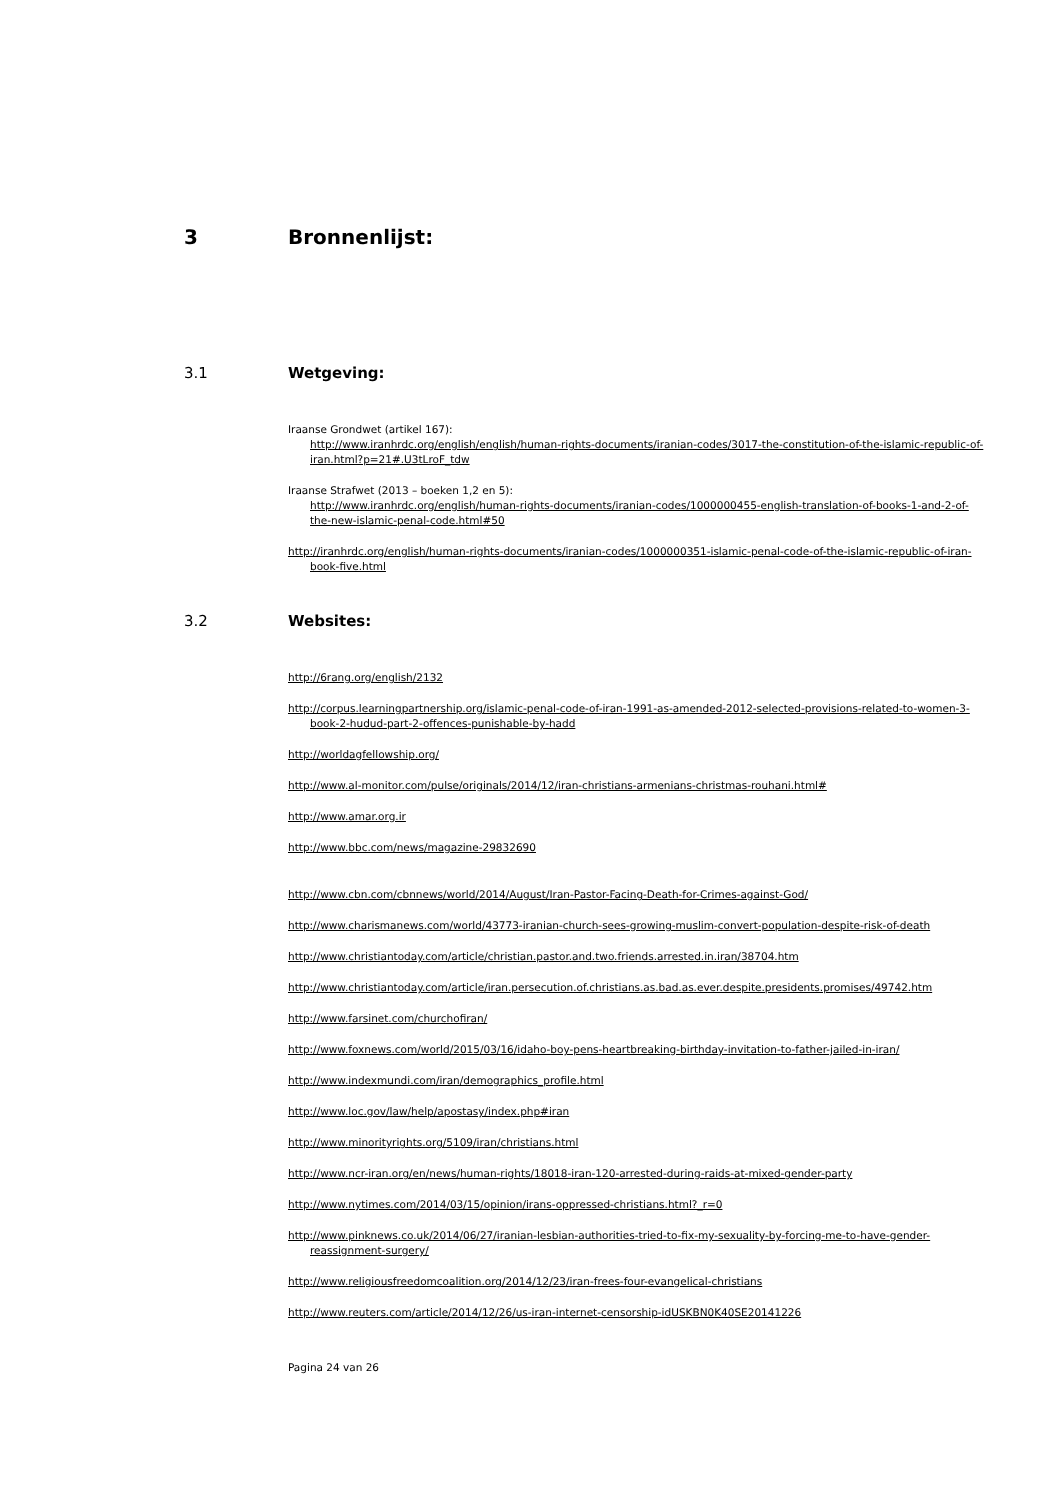3 Bronnenlijst:
3.1 Wetgeving:
Iraanse Grondwet (artikel 167):
http://www.iranhrdc.org/english/english/human-rights-documents/iranian-codes/3017-the-constitution-of-the-islamic-republic-of-iran.html?p=21#.U3tLroF_tdw
Iraanse Strafwet (2013 – boeken 1,2 en 5):
http://www.iranhrdc.org/english/human-rights-documents/iranian-codes/1000000455-english-translation-of-books-1-and-2-of-the-new-islamic-penal-code.html#50
http://iranhrdc.org/english/human-rights-documents/iranian-codes/1000000351-islamic-penal-code-of-the-islamic-republic-of-iran-book-five.html
3.2 Websites:
http://6rang.org/english/2132
http://corpus.learningpartnership.org/islamic-penal-code-of-iran-1991-as-amended-2012-selected-provisions-related-to-women-3-book-2-hudud-part-2-offences-punishable-by-hadd
http://worldagfellowship.org/
http://www.al-monitor.com/pulse/originals/2014/12/iran-christians-armenians-christmas-rouhani.html#
http://www.amar.org.ir
http://www.bbc.com/news/magazine-29832690
http://www.cbn.com/cbnnews/world/2014/August/Iran-Pastor-Facing-Death-for-Crimes-against-God/
http://www.charismanews.com/world/43773-iranian-church-sees-growing-muslim-convert-population-despite-risk-of-death
http://www.christiantoday.com/article/christian.pastor.and.two.friends.arrested.in.iran/38704.htm
http://www.christiantoday.com/article/iran.persecution.of.christians.as.bad.as.ever.despite.presidents.promises/49742.htm
http://www.farsinet.com/churchofiran/
http://www.foxnews.com/world/2015/03/16/idaho-boy-pens-heartbreaking-birthday-invitation-to-father-jailed-in-iran/
http://www.indexmundi.com/iran/demographics_profile.html
http://www.loc.gov/law/help/apostasy/index.php#iran
http://www.minorityrights.org/5109/iran/christians.html
http://www.ncr-iran.org/en/news/human-rights/18018-iran-120-arrested-during-raids-at-mixed-gender-party
http://www.nytimes.com/2014/03/15/opinion/irans-oppressed-christians.html?_r=0
http://www.pinknews.co.uk/2014/06/27/iranian-lesbian-authorities-tried-to-fix-my-sexuality-by-forcing-me-to-have-gender-reassignment-surgery/
http://www.religiousfreedomcoalition.org/2014/12/23/iran-frees-four-evangelical-christians
http://www.reuters.com/article/2014/12/26/us-iran-internet-censorship-idUSKBN0K40SE20141226
Pagina 24 van 26